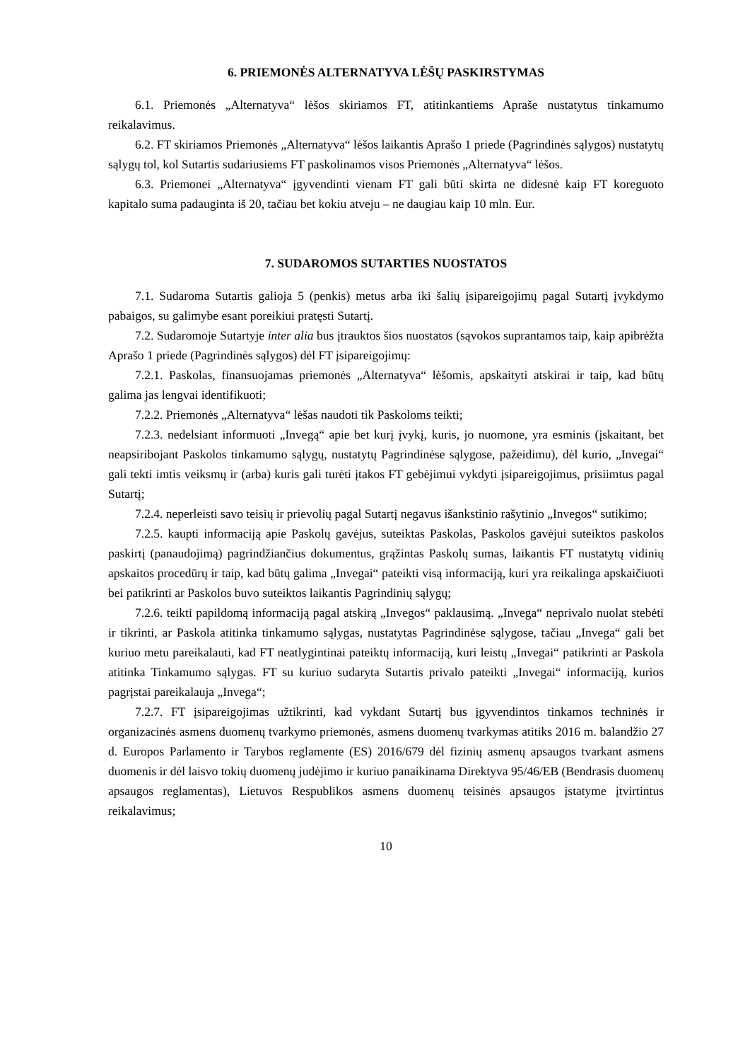6. PRIEMONĖS ALTERNATYVA LĖŠŲ PASKIRSTYMAS
6.1. Priemonės „Alternatyva“ lėšos skiriamos FT, atitinkantiems Apraše nustatytus tinkamumo reikalavimus.
6.2. FT skiriamos Priemonės „Alternatyva“ lėšos laikantis Aprašo 1 priede (Pagrindinės sąlygos) nustatytų sąlygų tol, kol Sutartis sudariusiems FT paskolinamos visos Priemonės „Alternatyva“ lėšos.
6.3. Priemonei „Alternatyva“ įgyvendinti vienam FT gali būti skirta ne didesnė kaip FT koreguoto kapitalo suma padauginta iš 20, tačiau bet kokiu atveju – ne daugiau kaip 10 mln. Eur.
7. SUDAROMOS SUTARTIES NUOSTATOS
7.1. Sudaroma Sutartis galioja 5 (penkis) metus arba iki šalių įsipareigojimų pagal Sutartį įvykdymo pabaigos, su galimybe esant poreikiui pratęsti Sutartį.
7.2. Sudaromoje Sutartyje inter alia bus įtrauktos šios nuostatos (sąvokos suprantamos taip, kaip apibrėžta Aprašo 1 priede (Pagrindinės sąlygos) dėl FT įsipareigojimų:
7.2.1. Paskolas, finansuojamas priemonės „Alternatyva“ lėšomis, apskaityti atskirai ir taip, kad būtų galima jas lengvai identifikuoti;
7.2.2. Priemonės „Alternatyva“ lėšas naudoti tik Paskoloms teikti;
7.2.3. nedelsiant informuoti „Invegą“ apie bet kurį įvykį, kuris, jo nuomone, yra esminis (įskaitant, bet neapsiribojant Paskolos tinkamumo sąlygų, nustatytų Pagrindinėse sąlygose, pažeidimu), dėl kurio, „Invegai“ gali tekti imtis veiksmų ir (arba) kuris gali turėti įtakos FT gebėjimui vykdyti įsipareigojimus, prisiimtus pagal Sutartį;
7.2.4. neperleisti savo teisių ir prievolių pagal Sutartį negavus išankstinio rašytinio „Invegos“ sutikimo;
7.2.5. kaupti informaciją apie Paskolų gavėjus, suteiktas Paskolas, Paskolos gavėjui suteiktos paskolos paskirtį (panaudojimą) pagrindžiančius dokumentus, grąžintas Paskolų sumas, laikantis FT nustatytų vidinių apskaitos procedūrų ir taip, kad būtų galima „Invegai“ pateikti visą informaciją, kuri yra reikalinga apskaičiuoti bei patikrinti ar Paskolos buvo suteiktos laikantis Pagrindinių sąlygų;
7.2.6. teikti papildomą informaciją pagal atskirą „Invegos“ paklausimą. „Invega“ neprivalo nuolat stebėti ir tikrinti, ar Paskola atitinka tinkamumo sąlygas, nustatytas Pagrindinėse sąlygose, tačiau „Invega“ gali bet kuriuo metu pareikalauti, kad FT neatlygintinai pateiktų informaciją, kuri leistų „Invegai“ patikrinti ar Paskola atitinka Tinkamumo sąlygas. FT su kuriuo sudaryta Sutartis privalo pateikti „Invegai“ informaciją, kurios pagrįstai pareikalauja „Invega“;
7.2.7. FT įsipareigojimas užtikrinti, kad vykdant Sutartį bus įgyvendintos tinkamos techninės ir organizacinės asmens duomenų tvarkymo priemonės, asmens duomenų tvarkymas atitiks 2016 m. balandžio 27 d. Europos Parlamento ir Tarybos reglamente (ES) 2016/679 dėl fizinių asmenų apsaugos tvarkant asmens duomenis ir dėl laisvo tokių duomenų judėjimo ir kuriuo panaikinama Direktyva 95/46/EB (Bendrasis duomenų apsaugos reglamentas), Lietuvos Respublikos asmens duomenų teisinės apsaugos įstatyme įtvirtintus reikalavimus;
10